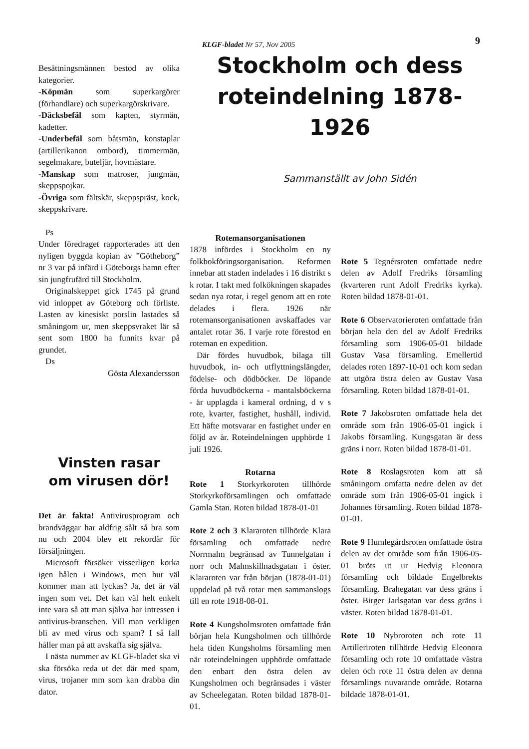KLGF-bladet Nr 57, Nov 2005 9
Besättningsmännen bestod av olika kategorier.
-Köpmän som superkargörer (förhandlare) och superkargörskrivare.
-Däcksbefäl som kapten, styrmän, kadetter.
-Underbefäl som båtsmän, konstaplar (artillerikanon ombord), timmermän, segelmakare, buteljär, hovmästare.
-Manskap som matroser, jungmän, skeppspojkar.
-Övriga som fältskär, skeppspräst, kock, skeppskrivare.
Ps
Under föredraget rapporterades att den nyligen byggda kopian av ”Götheborg” nr 3 var på infärd i Göteborgs hamn efter sin jungfrufärd till Stockholm.
Originalskeppet gick 1745 på grund vid inloppet av Göteborg och förliste. Lasten av kinesiskt porslin lastades så småningom ur, men skeppsvraket lär så sent som 1800 ha funnits kvar på grundet.
Ds
Gösta Alexandersson
Vinsten rasar
om virusen dör!
Det är fakta! Antivirusprogram och brandväggar har aldfrig sålt så bra som nu och 2004 blev ett rekordår för försäljningen.
Microsoft försöker visserligen korka igen hålen i Windows, men hur väl kommer man att lyckas? Ja, det är väl ingen som vet. Det kan väl helt enkelt inte vara så att man själva har intressen i antivirus-branschen. Vill man verkligen bli av med virus och spam? I så fall håller man på att avskaffa sig själva.
I nästa nummer av KLGF-bladet ska vi ska försöka reda ut det där med spam, virus, trojaner mm som kan drabba din dator.
Stockholm och dess
roteindelning 1878-1926
Sammanställt av John Sidén
Rotemansorganisationen
1878 infördes i Stockholm en ny folkbokföringsorganisation. Reformen innebar att staden indelades i 16 distrikt s k rotar. I takt med folkökningen skapades sedan nya rotar, i regel genom att en rote delades i flera. 1926 när rotemansorganisationen avskaffades var antalet rotar 36. I varje rote förestod en roteman en expedition.
Där fördes huvudbok, bilaga till huvudbok, in- och utflyttningslängder, födelse- och dödböcker. De löpande förda huvudböckerna - mantalsböckerna - är upplagda i kameral ordning, d v s rote, kvarter, fastighet, hushåll, individ. Ett häfte motsvarar en fastighet under en följd av år. Roteindelningen upphörde 1 juli 1926.
Rotarna
Rote 1 Storkyrkoroten tillhörde Storkyrkoförsamlingen och omfattade Gamla Stan. Roten bildad 1878-01-01
Rote 2 och 3 Klararoten tillhörde Klara församling och omfattade nedre Norrmalm begränsad av Tunnelgatan i norr och Malmskillnadsgatan i öster. Klararoten var från början (1878-01-01) uppdelad på två rotar men sammanslogs till en rote 1918-08-01.
Rote 4 Kungsholmsroten omfattade från början hela Kungsholmen och tillhörde hela tiden Kungsholms församling men när roteindelningen upphörde omfattade den enbart den östra delen av Kungsholmen och begränsades i väster av Scheelegatan. Roten bildad 1878-01-01.
Rote 5 Tegnérsroten omfattade nedre delen av Adolf Fredriks församling (kvarteren runt Adolf Fredriks kyrka). Roten bildad 1878-01-01.
Rote 6 Observatorieroten omfattade från början hela den del av Adolf Fredriks församling som 1906-05-01 bildade Gustav Vasa församling. Emellertid delades roten 1897-10-01 och kom sedan att utgöra östra delen av Gustav Vasa församling. Roten bildad 1878-01-01.
Rote 7 Jakobsroten omfattade hela det område som från 1906-05-01 ingick i Jakobs församling. Kungsgatan är dess gräns i norr. Roten bildad 1878-01-01.
Rote 8 Roslagsroten kom att så småningom omfatta nedre delen av det område som från 1906-05-01 ingick i Johannes församling. Roten bildad 1878-01-01.
Rote 9 Humlegårdsroten omfattade östra delen av det område som från 1906-05-01 bröts ut ur Hedvig Eleonora församling och bildade Engelbrekts församling. Brahegatan var dess gräns i öster. Birger Jarlsgatan var dess gräns i väster. Roten bildad 1878-01-01.
Rote 10 Nybroroten och rote 11 Artilleriroten tillhörde Hedvig Eleonora församling och rote 10 omfattade västra delen och rote 11 östra delen av denna församlings nuvarande område. Rotarna bildade 1878-01-01.